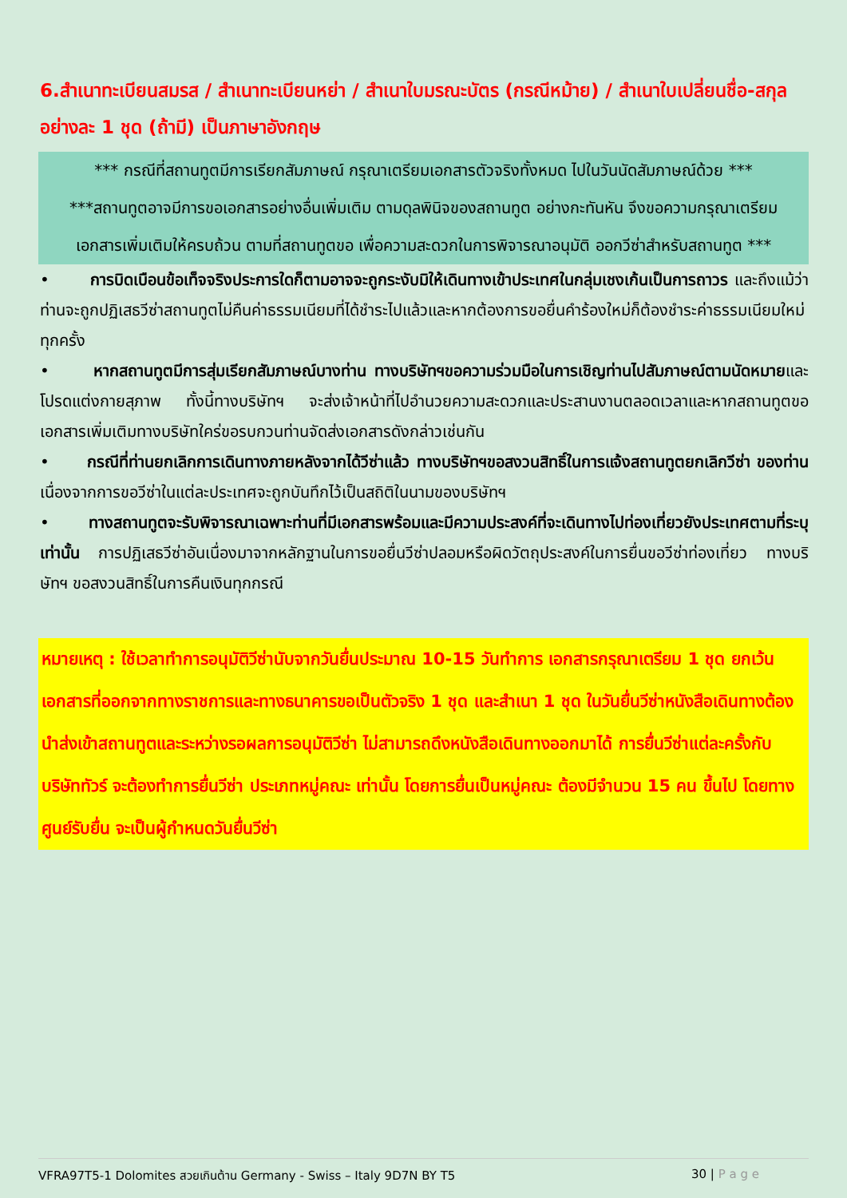6.สำเนาทะเบียนสมรส / สำเนาทะเบียนหย่า / สำเนาใบมรณะบัตร (กรณีหม้าย) / สำเนาใบเปลี่ยนชื่อ-สกุล อย่างละ 1 ชุด (ถ้ามี) เป็นภาษาอังกฤษ
*** กรณีที่สถานทูตมีการเรียกสัมภาษณ์ กรุณาเตรียมเอกสารตัวจริงทั้งหมด ไปในวันนัดสัมภาษณ์ด้วย ***
***สถานทูตอาจมีการขอเอกสารอย่างอื่นเพิ่มเติม ตามดุลพินิจของสถานทูต อย่างกะทันหัน จึงขอความกรุณาเตรียมเอกสารเพิ่มเติมให้ครบถ้วน ตามที่สถานทูตขอ เพื่อความสะดวกในการพิจารณาอนุมัติ ออกวีซ่าสำหรับสถานทูต ***
• การบิดเบือนข้อเท็จจริงประการใดก็ตามอาจจะถูกระงับมิให้เดินทางเข้าประเทศในกลุ่มเชงเก้นเป็นการถาวร และถึงแม้ว่าท่านจะถูกปฏิเสธวีซ่าสถานทูตไม่คืนค่าธรรมเนียมที่ได้ชำระไปแล้วและหากต้องการขอยื่นคำร้องใหม่ก็ต้องชำระค่าธรรมเนียมใหม่ทุกครั้ง
• หากสถานทูตมีการสุ่มเรียกสัมภาษณ์บางท่าน ทางบริษัทฯขอความร่วมมือในการเชิญท่านไปสัมภาษณ์ตามนัดหมายและโปรดแต่งกายสุภาพ ทั้งนี้ทางบริษัทฯ จะส่งเจ้าหน้าที่ไปอำนวยความสะดวกและประสานงานตลอดเวลาและหากสถานทูตขอเอกสารเพิ่มเติมทางบริษัทใคร่ขอรบกวนท่านจัดส่งเอกสารดังกล่าวเช่นกัน
• กรณีที่ท่านยกเลิกการเดินทางภายหลังจากได้วีซ่าแล้ว ทางบริษัทฯขอสงวนสิทธิ์ในการแจ้งสถานทูตยกเลิกวีซ่า ของท่าน เนื่องจากการขอวีซ่าในแต่ละประเทศจะถูกบันทึกไว้เป็นสถิติในนามของบริษัทฯ
• ทางสถานทูตจะรับพิจารณาเฉพาะท่านที่มีเอกสารพร้อมและมีความประสงค์ที่จะเดินทางไปท่องเที่ยวยังประเทศตามที่ระบุเท่านั้น การปฏิเสธวีซ่าอันเนื่องมาจากหลักฐานในการขอยื่นวีซ่าปลอมหรือผิดวัตถุประสงค์ในการยื่นขอวีซ่าท่องเที่ยว ทางบริษัทฯ ขอสงวนสิทธิ์ในการคืนเงินทุกกรณี
หมายเหตุ : ใช้เวลาทำการอนุมัติวีซ่านับจากวันยื่นประมาณ 10-15 วันทำการ เอกสารกรุณาเตรียม 1 ชุด ยกเว้น เอกสารที่ออกจากทางราชการและทางธนาคารขอเป็นตัวจริง 1 ชุด และสำเนา 1 ชุด ในวันยื่นวีซ่าหนังสือเดินทางต้องนำส่งเข้าสถานทูตและระหว่างรอผลการอนุมัติวีซ่า ไม่สามารถดึงหนังสือเดินทางออกมาได้ การยื่นวีซ่าแต่ละครั้งกับบริษัททัวร์ จะต้องทำการยื่นวีซ่า ประเภทหมู่คณะ เท่านั้น โดยการยื่นเป็นหมู่คณะ ต้องมีจำนวน 15 คน ขึ้นไป โดยทางศูนย์รับยื่น จะเป็นผู้กำหนดวันยื่นวีซ่า
VFRA97T5-1 Dolomites สวยเกินต้าน Germany - Swiss – Italy 9D7N BY T5 30 | P a g e